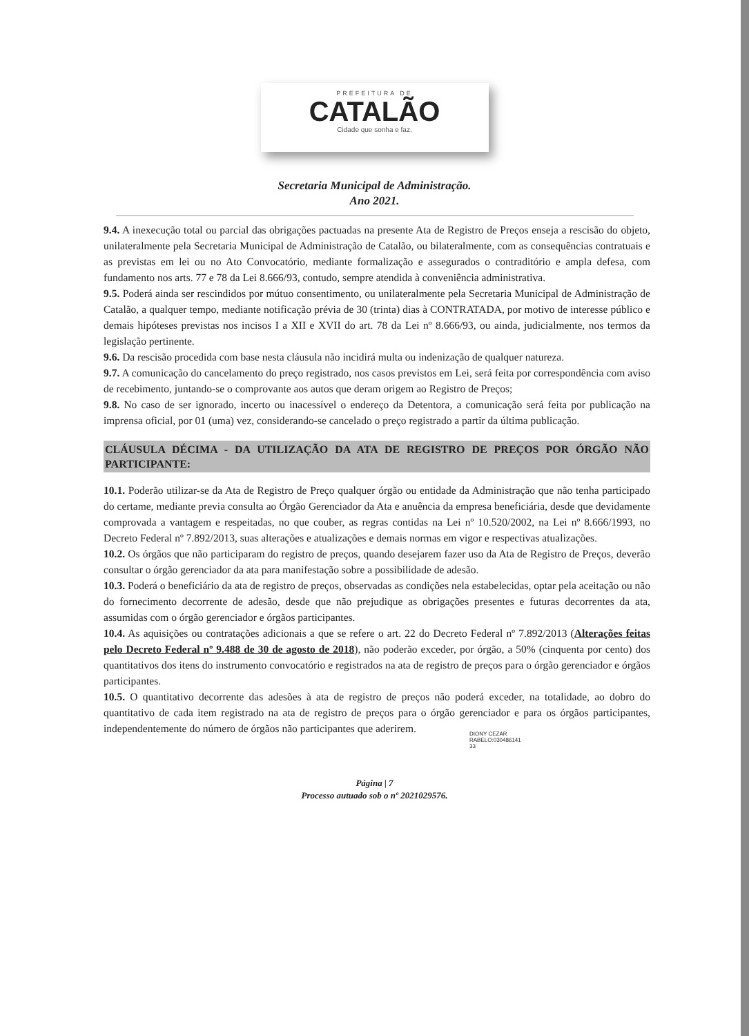PREFEITURA DE
CATALÃO
Cidade que sonha e faz.
Secretaria Municipal de Administração.
Ano 2021.
9.4. A inexecução total ou parcial das obrigações pactuadas na presente Ata de Registro de Preços enseja a rescisão do objeto, unilateralmente pela Secretaria Municipal de Administração de Catalão, ou bilateralmente, com as consequências contratuais e as previstas em lei ou no Ato Convocatório, mediante formalização e assegurados o contraditório e ampla defesa, com fundamento nos arts. 77 e 78 da Lei 8.666/93, contudo, sempre atendida à conveniência administrativa.
9.5. Poderá ainda ser rescindidos por mútuo consentimento, ou unilateralmente pela Secretaria Municipal de Administração de Catalão, a qualquer tempo, mediante notificação prévia de 30 (trinta) dias à CONTRATADA, por motivo de interesse público e demais hipóteses previstas nos incisos I a XII e XVII do art. 78 da Lei nº 8.666/93, ou ainda, judicialmente, nos termos da legislação pertinente.
9.6. Da rescisão procedida com base nesta cláusula não incidirá multa ou indenização de qualquer natureza.
9.7. A comunicação do cancelamento do preço registrado, nos casos previstos em Lei, será feita por correspondência com aviso de recebimento, juntando-se o comprovante aos autos que deram origem ao Registro de Preços;
9.8. No caso de ser ignorado, incerto ou inacessível o endereço da Detentora, a comunicação será feita por publicação na imprensa oficial, por 01 (uma) vez, considerando-se cancelado o preço registrado a partir da última publicação.
CLÁUSULA DÉCIMA - DA UTILIZAÇÃO DA ATA DE REGISTRO DE PREÇOS POR ÓRGÃO NÃO PARTICIPANTE:
10.1. Poderão utilizar-se da Ata de Registro de Preço qualquer órgão ou entidade da Administração que não tenha participado do certame, mediante previa consulta ao Órgão Gerenciador da Ata e anuência da empresa beneficiária, desde que devidamente comprovada a vantagem e respeitadas, no que couber, as regras contidas na Lei nº 10.520/2002, na Lei nº 8.666/1993, no Decreto Federal nº 7.892/2013, suas alterações e atualizações e demais normas em vigor e respectivas atualizações.
10.2. Os órgãos que não participaram do registro de preços, quando desejarem fazer uso da Ata de Registro de Preços, deverão consultar o órgão gerenciador da ata para manifestação sobre a possibilidade de adesão.
10.3. Poderá o beneficiário da ata de registro de preços, observadas as condições nela estabelecidas, optar pela aceitação ou não do fornecimento decorrente de adesão, desde que não prejudique as obrigações presentes e futuras decorrentes da ata, assumidas com o órgão gerenciador e órgãos participantes.
10.4. As aquisições ou contratações adicionais a que se refere o art. 22 do Decreto Federal nº 7.892/2013 (Alterações feitas pelo Decreto Federal nº 9.488 de 30 de agosto de 2018), não poderão exceder, por órgão, a 50% (cinquenta por cento) dos quantitativos dos itens do instrumento convocatório e registrados na ata de registro de preços para o órgão gerenciador e órgãos participantes.
10.5. O quantitativo decorrente das adesões à ata de registro de preços não poderá exceder, na totalidade, ao dobro do quantitativo de cada item registrado na ata de registro de preços para o órgão gerenciador e para os órgãos participantes, independentemente do número de órgãos não participantes que aderirem.
DIONY CEZAR
RABELO:030486141
33
Página | 7
Processo autuado sob o nº 2021029576.